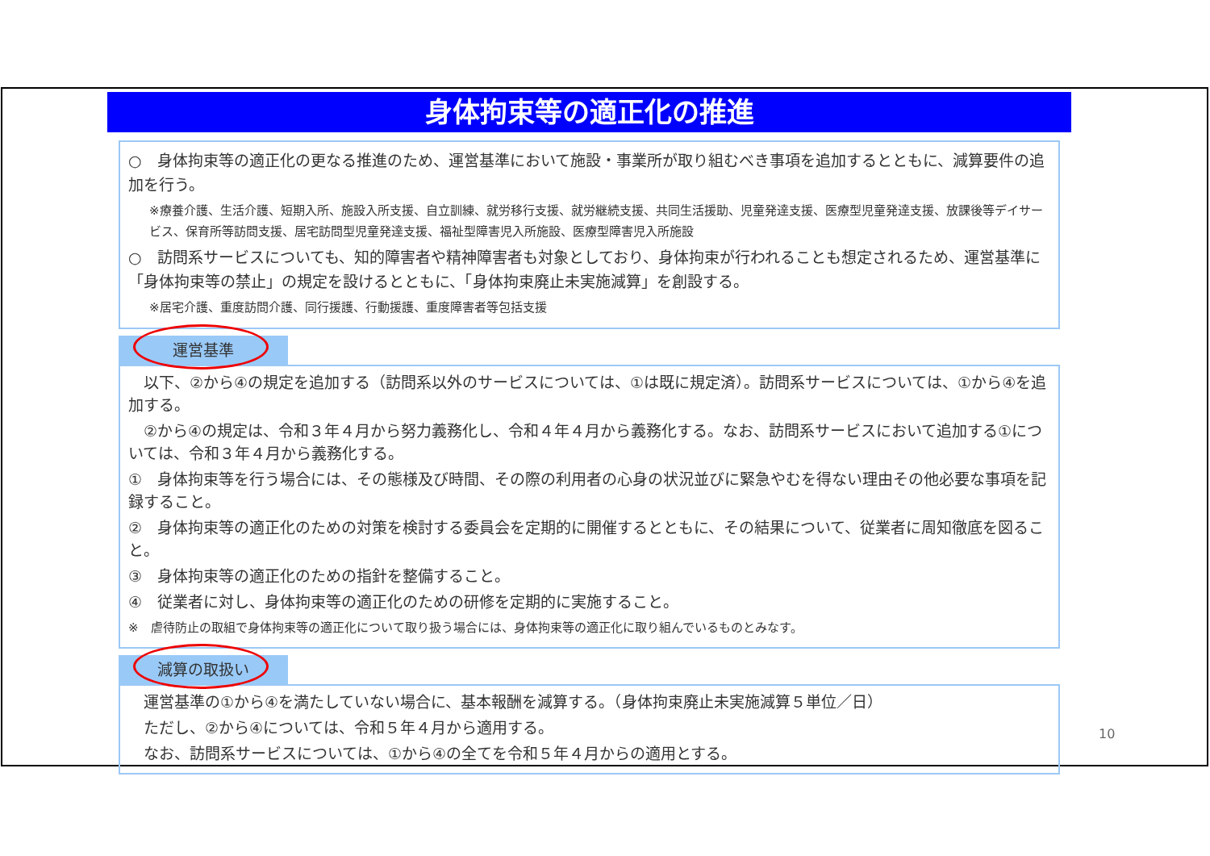身体拘束等の適正化の推進
○　身体拘束等の適正化の更なる推進のため、運営基準において施設・事業所が取り組むべき事項を追加するとともに、減算要件の追加を行う。
※療養介護、生活介護、短期入所、施設入所支援、自立訓練、就労移行支援、就労継続支援、共同生活援助、児童発達支援、医療型児童発達支援、放課後等デイサービス、保育所等訪問支援、居宅訪問型児童発達支援、福祉型障害児入所施設、医療型障害児入所施設
○　訪問系サービスについても、知的障害者や精神障害者も対象としており、身体拘束が行われることも想定されるため、運営基準に「身体拘束等の禁止」の規定を設けるとともに、「身体拘束廃止未実施減算」を創設する。
※居宅介護、重度訪問介護、同行援護、行動援護、重度障害者等包括支援
運営基準
　以下、②から④の規定を追加する（訪問系以外のサービスについては、①は既に規定済）。訪問系サービスについては、①から④を追加する。
　②から④の規定は、令和３年４月から努力義務化し、令和４年４月から義務化する。なお、訪問系サービスにおいて追加する①については、令和３年４月から義務化する。
①　身体拘束等を行う場合には、その態様及び時間、その際の利用者の心身の状況並びに緊急やむを得ない理由その他必要な事項を記録すること。
②　身体拘束等の適正化のための対策を検討する委員会を定期的に開催するとともに、その結果について、従業者に周知徹底を図ること。
③　身体拘束等の適正化のための指針を整備すること。
④　従業者に対し、身体拘束等の適正化のための研修を定期的に実施すること。
※　虐待防止の取組で身体拘束等の適正化について取り扱う場合には、身体拘束等の適正化に取り組んでいるものとみなす。
減算の取扱い
　運営基準の①から④を満たしていない場合に、基本報酬を減算する。（身体拘束廃止未実施減算５単位／日）
　ただし、②から④については、令和５年４月から適用する。
　なお、訪問系サービスについては、①から④の全てを令和５年４月からの適用とする。
10